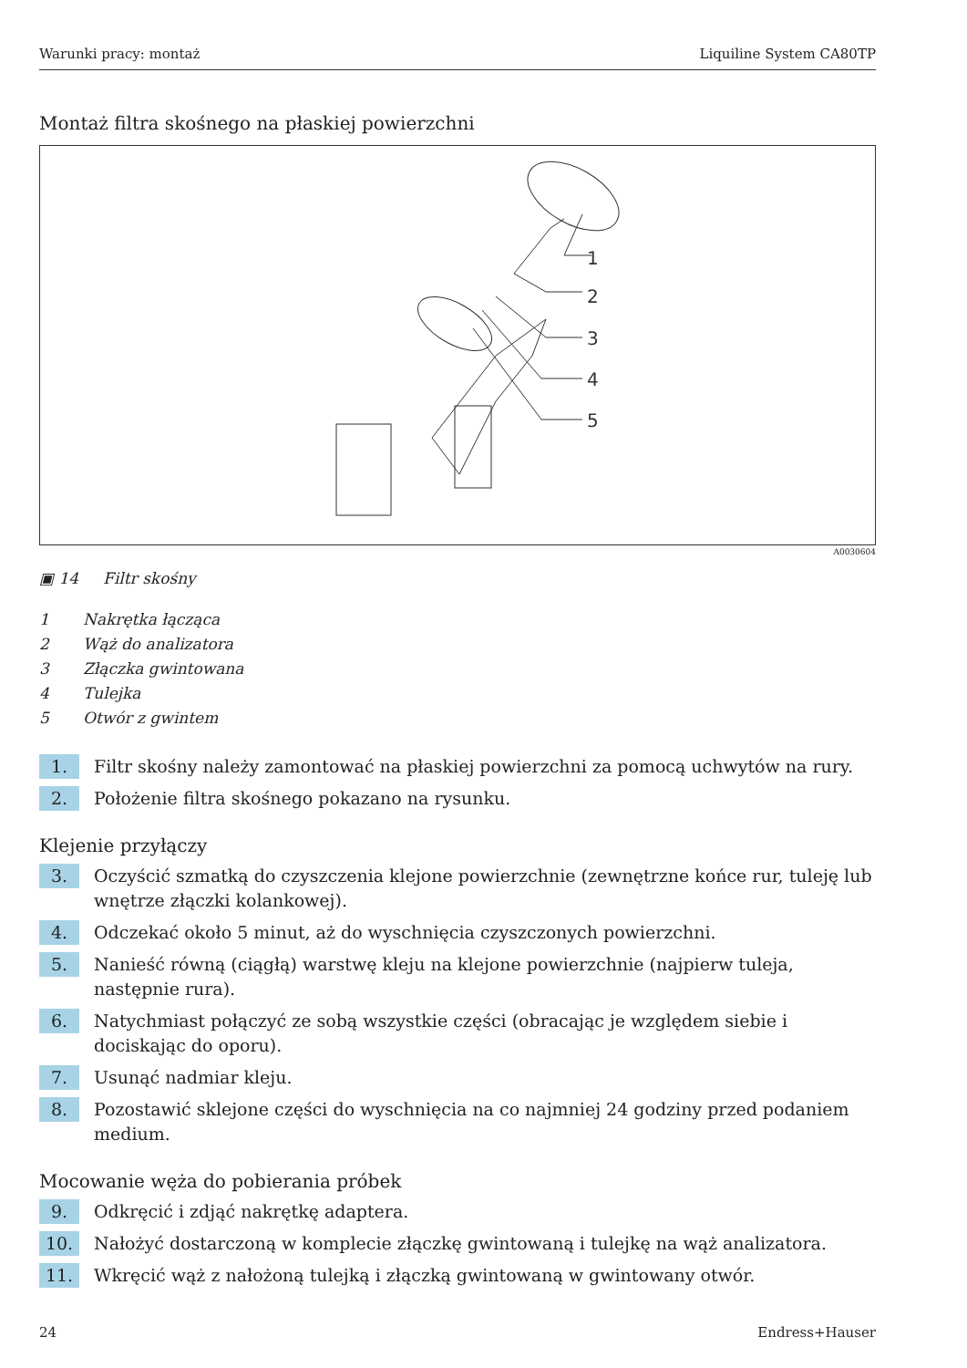Warunki pracy: montaż Liquiline System CA80TP
Montaż filtra skośnego na płaskiej powierzchni
1
2
3
4
5
A0030604
▣ 14 Filtr skośny
1 Nakrętka łącząca
2 Wąż do analizatora
3 Złączka gwintowana
4 Tulejka
5 Otwór z gwintem
1.
Filtr skośny należy zamontować na płaskiej powierzchni za pomocą uchwytów na rury.
2.
Położenie filtra skośnego pokazano na rysunku.
Klejenie przyłączy
3.
Oczyścić szmatką do czyszczenia klejone powierzchnie (zewnętrzne końce rur, tuleję lub wnętrze złączki kolankowej).
4.
Odczekać około 5 minut, aż do wyschnięcia czyszczonych powierzchni.
5.
Nanieść równą (ciągłą) warstwę kleju na klejone powierzchnie (najpierw tuleja, następnie rura).
6.
Natychmiast połączyć ze sobą wszystkie części (obracając je względem siebie i dociskając do oporu).
7.
Usunąć nadmiar kleju.
8.
Pozostawić sklejone części do wyschnięcia na co najmniej 24 godziny przed podaniem medium.
Mocowanie węża do pobierania próbek
9.
Odkręcić i zdjąć nakrętkę adaptera.
10.
Nałożyć dostarczoną w komplecie złączkę gwintowaną i tulejkę na wąż analizatora.
11.
Wkręcić wąż z nałożoną tulejką i złączką gwintowaną w gwintowany otwór.
24 Endress+Hauser